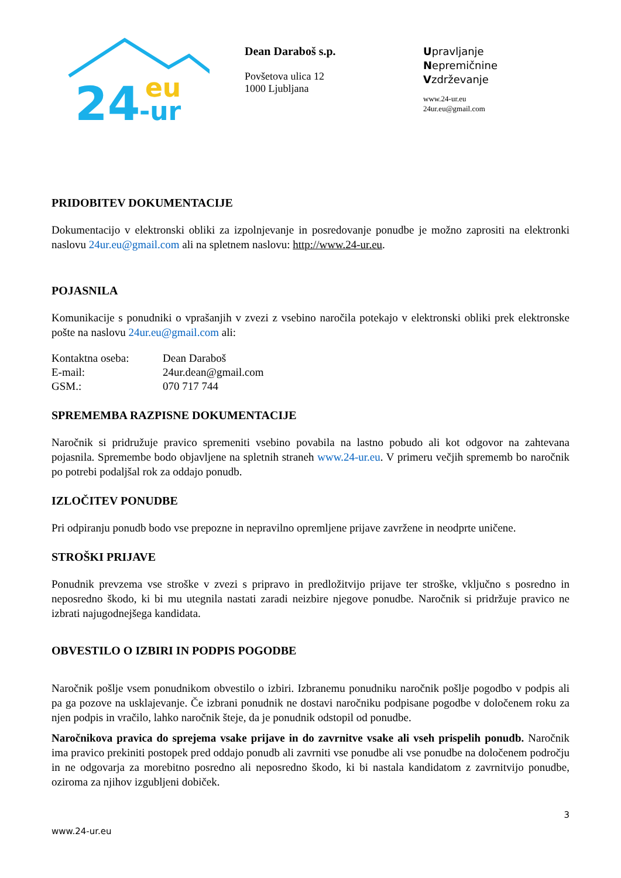24
eu
-ur
Dean Daraboš s.p.
Povšetova ulica 12
1000 Ljubljana
Upravljanje
Nepremičnine
Vzdrževanje
www.24-ur.eu
24ur.eu@gmail.com
PRIDOBITEV DOKUMENTACIJE
Dokumentacijo v elektronski obliki za izpolnjevanje in posredovanje ponudbe je možno zaprositi na elektronki naslovu 24ur.eu@gmail.com ali na spletnem naslovu: http://www.24-ur.eu.
POJASNILA
Komunikacije s ponudniki o vprašanjih v zvezi z vsebino naročila potekajo v elektronski obliki prek elektronske pošte na naslovu 24ur.eu@gmail.com ali:
| Kontaktna oseba: | Dean Daraboš |
| E-mail: | 24ur.dean@gmail.com |
| GSM.: | 070 717 744 |
SPREMEMBA RAZPISNE DOKUMENTACIJE
Naročnik si pridružuje pravico spremeniti vsebino povabila na lastno pobudo ali kot odgovor na zahtevana pojasnila. Spremembe bodo objavljene na spletnih straneh www.24-ur.eu. V primeru večjih sprememb bo naročnik po potrebi podaljšal rok za oddajo ponudb.
IZLOČITEV PONUDBE
Pri odpiranju ponudb bodo vse prepozne in nepravilno opremljene prijave zavržene in neodprte uničene.
STROŠKI PRIJAVE
Ponudnik prevzema vse stroške v zvezi s pripravo in predložitvijo prijave ter stroške, vključno s posredno in neposredno škodo, ki bi mu utegnila nastati zaradi neizbire njegove ponudbe. Naročnik si pridržuje pravico ne izbrati najugodnejšega kandidata.
OBVESTILO O IZBIRI IN PODPIS POGODBE
Naročnik pošlje vsem ponudnikom obvestilo o izbiri. Izbranemu ponudniku naročnik pošlje pogodbo v podpis ali pa ga pozove na usklajevanje. Če izbrani ponudnik ne dostavi naročniku podpisane pogodbe v določenem roku za njen podpis in vračilo, lahko naročnik šteje, da je ponudnik odstopil od ponudbe.
Naročnikova pravica do sprejema vsake prijave in do zavrnitve vsake ali vseh prispelih ponudb. Naročnik ima pravico prekiniti postopek pred oddajo ponudb ali zavrniti vse ponudbe ali vse ponudbe na določenem področju in ne odgovarja za morebitno posredno ali neposredno škodo, ki bi nastala kandidatom z zavrnitvijo ponudbe, oziroma za njihov izgubljeni dobiček.
3
www.24-ur.eu